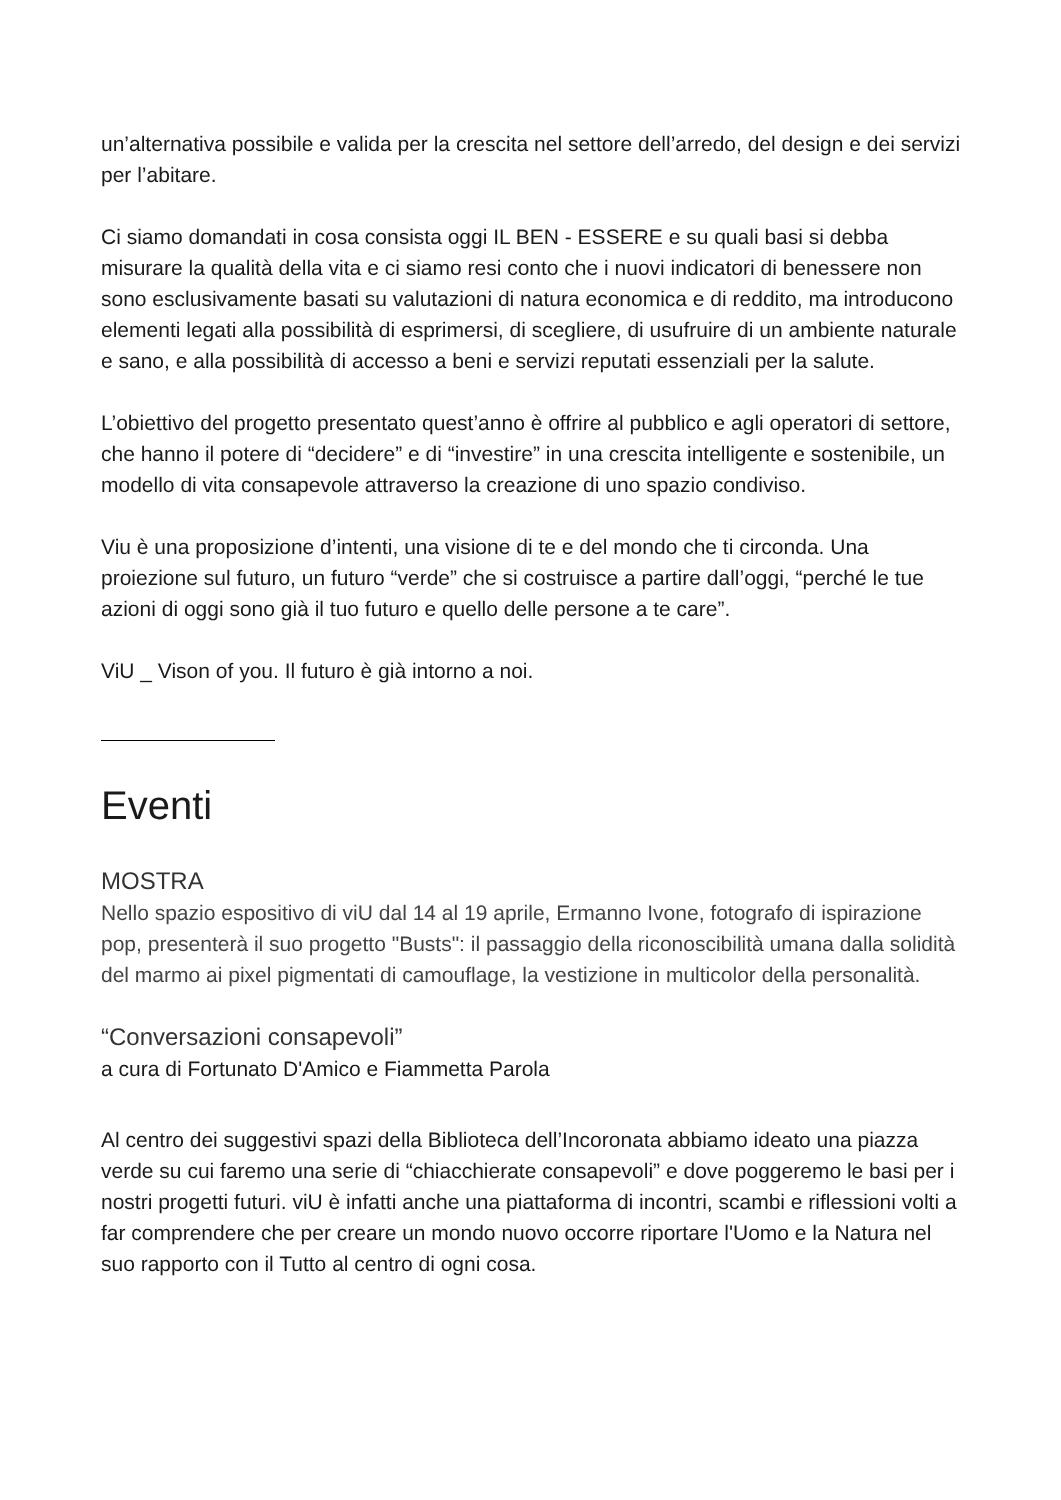un’alternativa possibile e valida per la crescita nel settore dell’arredo, del design e dei servizi per l’abitare.
Ci siamo domandati in cosa consista oggi IL BEN - ESSERE e su quali basi si debba misurare la qualità della vita e ci siamo resi conto che i nuovi indicatori di benessere non sono esclusivamente basati su valutazioni di natura economica e di reddito, ma introducono elementi legati alla possibilità di esprimersi, di scegliere, di usufruire di un ambiente naturale e sano, e alla possibilità di accesso a beni e servizi reputati essenziali per la salute.
L’obiettivo del progetto presentato quest’anno è offrire al pubblico e agli operatori di settore, che hanno il potere di “decidere” e di “investire” in una crescita intelligente e sostenibile, un modello di vita consapevole attraverso la creazione di uno spazio condiviso.
Viu è una proposizione d’intenti, una visione di te e del mondo che ti circonda. Una proiezione sul futuro, un futuro “verde” che si costruisce a partire dall’oggi, “perché le tue azioni di oggi sono già il tuo futuro e quello delle persone a te care”.
ViU _ Vison of you. Il futuro è già intorno a noi.
Eventi
MOSTRA
Nello spazio espositivo di viU dal 14 al 19 aprile, Ermanno Ivone, fotografo di ispirazione pop, presenterà il suo progetto "Busts": il passaggio della riconoscibilità umana dalla solidità del marmo ai pixel pigmentati di camouflage, la vestizione in multicolor della personalità.
“Conversazioni consapevoli”
a cura di Fortunato D'Amico e Fiammetta Parola
Al centro dei suggestivi spazi della Biblioteca dell’Incoronata abbiamo ideato una piazza verde su cui faremo una serie di “chiacchierate consapevoli” e dove poggeremo le basi per i nostri progetti futuri. viU è infatti anche una piattaforma di incontri, scambi e riflessioni volti a far comprendere che per creare un mondo nuovo occorre riportare l'Uomo e la Natura nel suo rapporto con il Tutto al centro di ogni cosa.